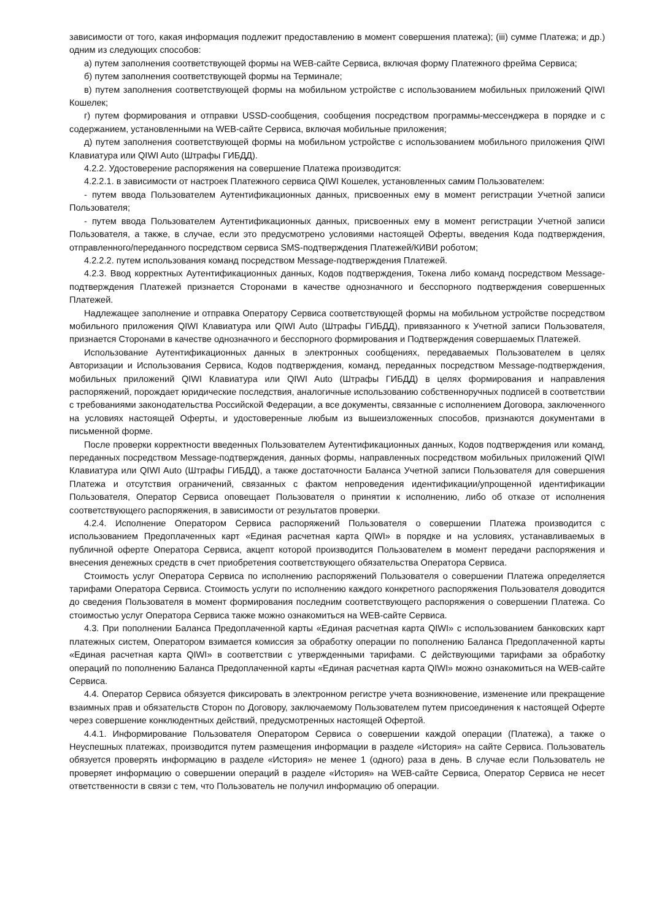зависимости от того, какая информация подлежит предоставлению в момент совершения платежа); (iii) сумме Платежа; и др.) одним из следующих способов:
а) путем заполнения соответствующей формы на WEB-сайте Сервиса, включая форму Платежного фрейма Сервиса;
б) путем заполнения соответствующей формы на Терминале;
в) путем заполнения соответствующей формы на мобильном устройстве с использованием мобильных приложений QIWI Кошелек;
г) путем формирования и отправки USSD-сообщения, сообщения посредством программы-мессенджера в порядке и с содержанием, установленными на WEB-сайте Сервиса, включая мобильные приложения;
д) путем заполнения соответствующей формы на мобильном устройстве с использованием мобильного приложения QIWI Клавиатура или QIWI Auto (Штрафы ГИБДД).
4.2.2. Удостоверение распоряжения на совершение Платежа производится:
4.2.2.1. в зависимости от настроек Платежного сервиса QIWI Кошелек, установленных самим Пользователем:
- путем ввода Пользователем Аутентификационных данных, присвоенных ему в момент регистрации Учетной записи Пользователя;
- путем ввода Пользователем Аутентификационных данных, присвоенных ему в момент регистрации Учетной записи Пользователя, а также, в случае, если это предусмотрено условиями настоящей Оферты, введения Кода подтверждения, отправленного/переданного посредством сервиса SMS-подтверждения Платежей/КИВИ роботом;
4.2.2.2. путем использования команд посредством Message-подтверждения Платежей.
4.2.3. Ввод корректных Аутентификационных данных, Кодов подтверждения, Токена либо команд посредством Message-подтверждения Платежей признается Сторонами в качестве однозначного и бесспорного подтверждения совершенных Платежей.
Надлежащее заполнение и отправка Оператору Сервиса соответствующей формы на мобильном устройстве посредством мобильного приложения QIWI Клавиатура или QIWI Auto (Штрафы ГИБДД), привязанного к Учетной записи Пользователя, признается Сторонами в качестве однозначного и бесспорного формирования и Подтверждения совершаемых Платежей.
Использование Аутентификационных данных в электронных сообщениях, передаваемых Пользователем в целях Авторизации и Использования Сервиса, Кодов подтверждения, команд, переданных посредством Message-подтверждения, мобильных приложений QIWI Клавиатура или QIWI Auto (Штрафы ГИБДД) в целях формирования и направления распоряжений, порождает юридические последствия, аналогичные использованию собственноручных подписей в соответствии с требованиями законодательства Российской Федерации, а все документы, связанные с исполнением Договора, заключенного на условиях настоящей Оферты, и удостоверенные любым из вышеизложенных способов, признаются документами в письменной форме.
После проверки корректности введенных Пользователем Аутентификационных данных, Кодов подтверждения или команд, переданных посредством Message-подтверждения, данных формы, направленных посредством мобильных приложений QIWI Клавиатура или QIWI Auto (Штрафы ГИБДД), а также достаточности Баланса Учетной записи Пользователя для совершения Платежа и отсутствия ограничений, связанных с фактом непроведения идентификации/упрощенной идентификации Пользователя, Оператор Сервиса оповещает Пользователя о принятии к исполнению, либо об отказе от исполнения соответствующего распоряжения, в зависимости от результатов проверки.
4.2.4. Исполнение Оператором Сервиса распоряжений Пользователя о совершении Платежа производится с использованием Предоплаченных карт «Единая расчетная карта QIWI» в порядке и на условиях, устанавливаемых в публичной оферте Оператора Сервиса, акцепт которой производится Пользователем в момент передачи распоряжения и внесения денежных средств в счет приобретения соответствующего обязательства Оператора Сервиса.
Стоимость услуг Оператора Сервиса по исполнению распоряжений Пользователя о совершении Платежа определяется тарифами Оператора Сервиса. Стоимость услуги по исполнению каждого конкретного распоряжения Пользователя доводится до сведения Пользователя в момент формирования последним соответствующего распоряжения о совершении Платежа. Со стоимостью услуг Оператора Сервиса также можно ознакомиться на WEB-сайте Сервиса.
4.3. При пополнении Баланса Предоплаченной карты «Единая расчетная карта QIWI» с использованием банковских карт платежных систем, Оператором взимается комиссия за обработку операции по пополнению Баланса Предоплаченной карты «Единая расчетная карта QIWI» в соответствии с утвержденными тарифами. С действующими тарифами за обработку операций по пополнению Баланса Предоплаченной карты «Единая расчетная карта QIWI» можно ознакомиться на WEB-сайте Сервиса.
4.4. Оператор Сервиса обязуется фиксировать в электронном регистре учета возникновение, изменение или прекращение взаимных прав и обязательств Сторон по Договору, заключаемому Пользователем путем присоединения к настоящей Оферте через совершение конклюдентных действий, предусмотренных настоящей Офертой.
4.4.1. Информирование Пользователя Оператором Сервиса о совершении каждой операции (Платежа), а также о Неуспешных платежах, производится путем размещения информации в разделе «История» на сайте Сервиса. Пользователь обязуется проверять информацию в разделе «История» не менее 1 (одного) раза в день. В случае если Пользователь не проверяет информацию о совершении операций в разделе «История» на WEB-сайте Сервиса, Оператор Сервиса не несет ответственности в связи с тем, что Пользователь не получил информацию об операции.